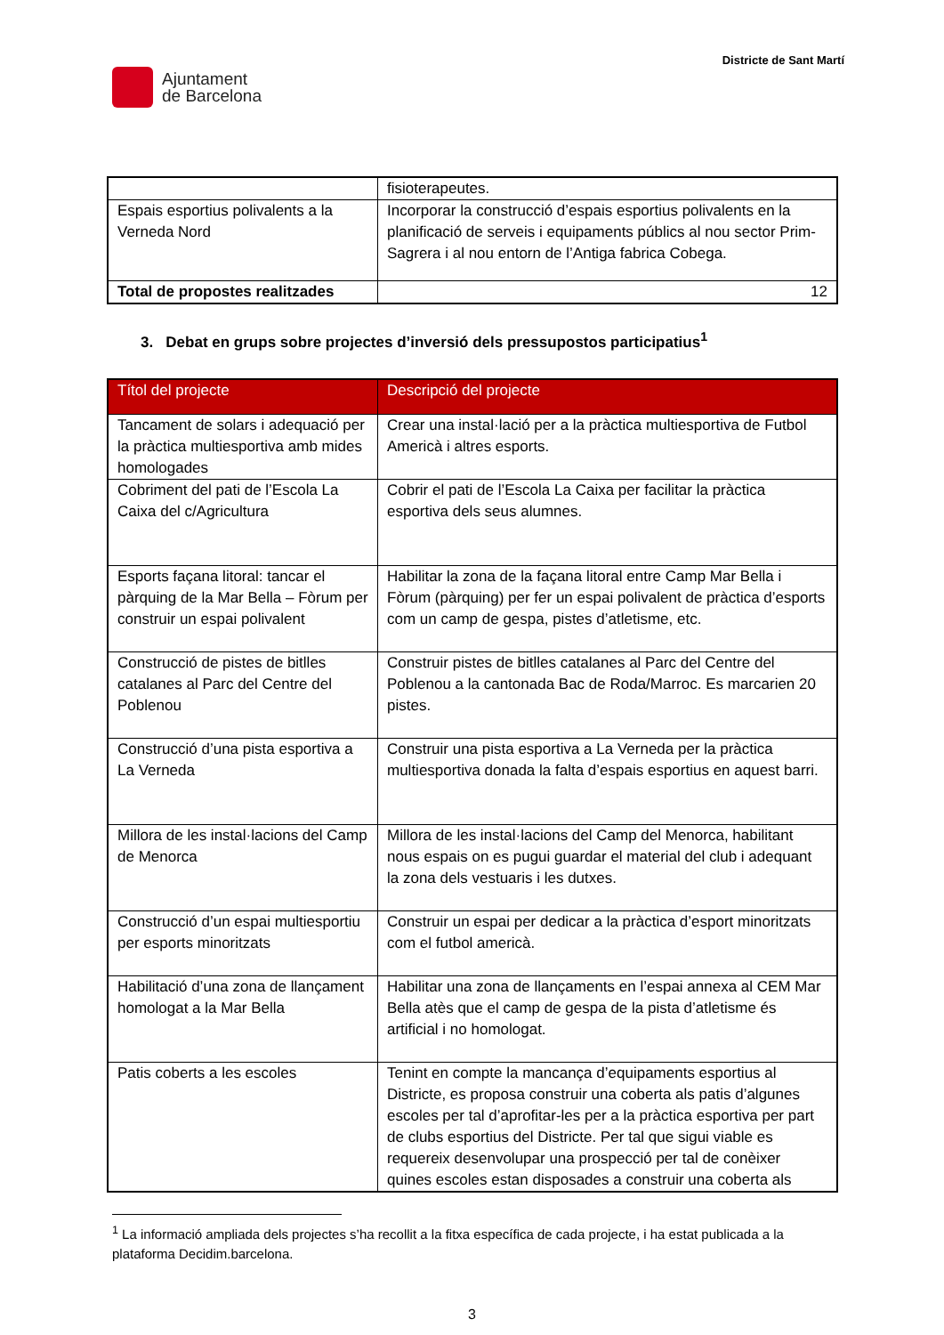Ajuntament
de Barcelona
Districte de Sant Martí
| | fisioterapeutes. |
| Espais esportius polivalents a la Verneda Nord | Incorporar la construcció d’espais esportius polivalents en la planificació de serveis i equipaments públics al nou sector Prim-Sagrera i al nou entorn de l’Antiga fabrica Cobega. |
| Total de propostes realitzades | 12 |
3. Debat en grups sobre projectes d’inversió dels pressupostos participatius<sup>1</sup>
| Títol del projecte | Descripció del projecte |
| --- | --- |
| Tancament de solars i adequació per la pràctica multiesportiva amb mides homologades | Crear una instal·lació per a la pràctica multiesportiva de Futbol Americà i altres esports. |
| Cobriment del pati de l’Escola La Caixa del c/Agricultura | Cobrir el pati de l’Escola La Caixa per facilitar la pràctica esportiva dels seus alumnes. |
| Esports façana litoral: tancar el pàrquing de la Mar Bella – Fòrum per construir un espai polivalent | Habilitar la zona de la façana litoral entre Camp Mar Bella i Fòrum (pàrquing) per fer un espai polivalent de pràctica d’esports com un camp de gespa, pistes d’atletisme, etc. |
| Construcció de pistes de bitlles catalanes al Parc del Centre del Poblenou | Construir pistes de bitlles catalanes al Parc del Centre del Poblenou a la cantonada Bac de Roda/Marroc. Es marcarien 20 pistes. |
| Construcció d’una pista esportiva a La Verneda | Construir una pista esportiva a La Verneda per la pràctica multiesportiva donada la falta d’espais esportius en aquest barri. |
| Millora de les instal·lacions del Camp de Menorca | Millora de les instal·lacions del Camp del Menorca, habilitant nous espais on es pugui guardar el material del club i adequant la zona dels vestuaris i les dutxes. |
| Construcció d’un espai multiesportiu per esports minoritzats | Construir un espai per dedicar a la pràctica d’esport minoritzats com el futbol americà. |
| Habilitació d’una zona de llançament homologat a la Mar Bella | Habilitar una zona de llançaments en l’espai annexa al CEM Mar Bella atès que el camp de gespa de la pista d’atletisme és artificial i no homologat. |
| Patis coberts a les escoles | Tenint en compte la mancança d’equipaments esportius al Districte, es proposa construir una coberta als patis d’algunes escoles per tal d’aprofitar-les per a la pràctica esportiva per part de clubs esportius del Districte. Per tal que sigui viable es requereix desenvolupar una prospecció per tal de conèixer quines escoles estan disposades a construir una coberta als |
<sup>1</sup> La informació ampliada dels projectes s’ha recollit a la fitxa específica de cada projecte, i ha estat publicada a la plataforma Decidim.barcelona.
3